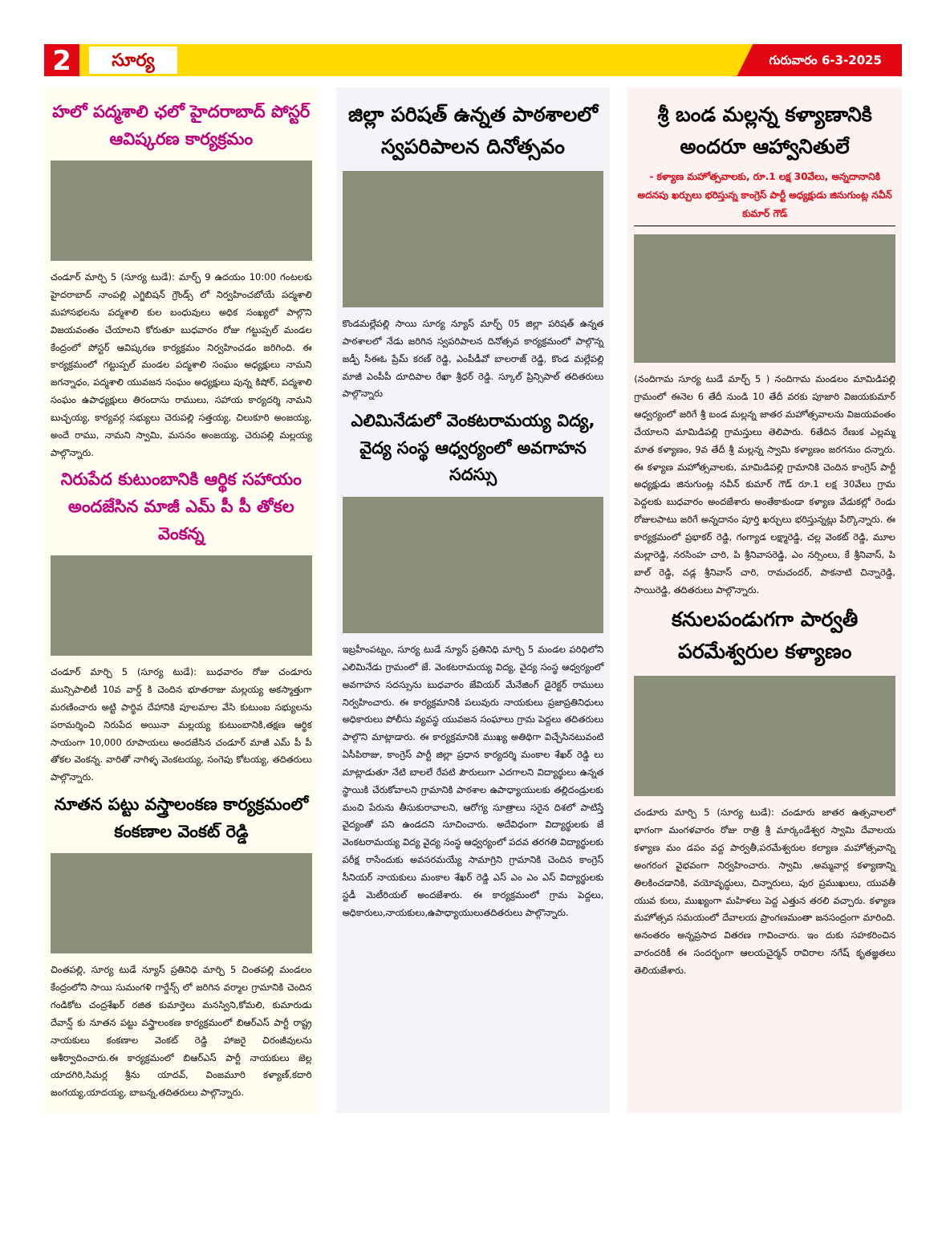2
సూర్య
గురువారం 6-3-2025
హలో పద్మశాలి ఛలో హైదరాబాద్ పోస్టర్ ఆవిష్కరణ కార్యక్రమం
చండూర్ మార్చి 5 (సూర్య టుడే): మార్చ్ 9 ఉదయం 10:00 గంటలకు హైదరాబాద్ నాంపల్లి ఎగ్జిబిషన్ గ్రౌండ్స్ లో నిర్వహించబోయే పద్మశాలి మహాసభలను పద్మశాలి కుల బంధువులు అధిక సంఖ్యలో పాల్గొని విజయవంతం చేయాలని కోరుతూ బుధవారం రోజు గట్టుప్పల్ మండల కేంద్రంలో పోస్టర్ ఆవిష్కరణ కార్యక్రమం నిర్వహించడం జరిగింది. ఈ కార్యక్రమంలో గట్టుప్పల్ మండల పద్మశాలి సంఘం అధ్యక్షులు నామని జగన్నాధం, పద్మశాలి యువజన సంఘం అధ్యక్షులు పున్న కిషోర్, పద్మశాలి సంఘం ఉపాధ్యక్షులు తిరందాసు రాములు, సహాయ కార్యదర్శి నామని బుచ్చయ్య, కార్యవర్గ సభ్యులు చెరుపల్లి సత్తయ్య, చిలుకూరి అంజయ్య, అందే రాము, నామని స్వామి, మసనం అంజయ్య, చెరుపల్లి మల్లయ్య పాల్గొన్నారు.
నిరుపేద కుటుంబానికి ఆర్థిక సహాయం అందజేసిన మాజీ ఎమ్ పీ పీ తోకల వెంకన్న
చండూర్ మార్చి 5 (సూర్య టుడే): బుధవారం రోజు చండూరు మున్సిపాలిటీ 10వ వార్డ్ కి చెందిన భూతరాజు మల్లయ్య అకస్మాత్తుగా మరణించారు అట్టి పార్థివ దేహానికి పూలమాల వేసి కుటుంబ సభ్యులను పరామర్శించి నిరుపేద అయినా మల్లయ్య కుటుంబానికి,తక్షణ ఆర్థిక సాయంగా 10,000 రూపాయలు అందజేసిన చండూర్ మాజీ ఎమ్ పీ పీ తోకల వెంకన్న. వారితో నాగిళ్ళ వెంకటయ్య, సంగెపు కోటయ్య, తదితరులు పాల్గొన్నారు.
నూతన పట్టు వస్త్రాలంకణ కార్యక్రమంలో కంకణాల వెంకట్ రెడ్డి
చింతపల్లి, సూర్య టుడే న్యూస్ ప్రతినిధి మార్చి 5 చింతపల్లి మండలం కేంద్రంలోని సాయి సుమంగళి గార్డేన్స్ లో జరిగిన వర్మాల గ్రామానికి చెందిన గండికోట చంద్రశేఖర్ రజిత కుమార్తెలు మనస్విని,కోమలి, కుమారుడు దేవాన్ష్ కు నూతన పట్టు వస్త్రాలంకణ కార్యక్రమంలో బిఆర్ఎస్ పార్టీ రాష్ట్ర నాయకులు కంకణాల వెంకట్ రెడ్డి హాజరై చిరంజీవులను ఆశీర్వాదించారు.ఈ కార్యక్రమంలో బిఆర్ఎస్ పార్టీ నాయకులు జెల్ల యాదగిరి,సిమర్ల శ్రీను యాదవ్, వింజమూరి కళ్యాణ్,కదారి జంగయ్య,యాదయ్య, బాబన్న,తదితరులు పాల్గొన్నారు.
జిల్లా పరిషత్ ఉన్నత పాఠశాలలో స్వపరిపాలన దినోత్సవం
కొండమల్లేపల్లి సాయి సూర్య న్యూస్ మార్చ్ 05 జిల్లా పరిషత్ ఉన్నత పాఠశాలలో నేడు జరిగిన స్వపరిపాలన దినోత్సవ కార్యక్రమంలో పాల్గొన్న జడ్పీ సీఈఓ ప్రేమ్ కరణ్ రెడ్డి, ఎంపీడీవో బాలరాజ్ రెడ్డి, కొండ మల్లేపల్లి మాజీ ఎంపీపీ దూదిపాల రేఖా శ్రీధర్ రెడ్డి. స్కూల్ ప్రిన్సిపాల్ తదితరులు పాల్గొన్నారు
ఎలిమినేడులో వెంకటరామయ్య విద్య, వైద్య సంస్థ ఆధ్వర్యంలో అవగాహన సదస్సు
ఇబ్రహీంపట్నం, సూర్య టుడే న్యూస్ ప్రతినిధి మార్చి 5 మండల పరిధిలోని ఎలిమినేడు గ్రామంలో జే. వెంకటరామయ్య విద్య, వైద్య సంస్థ ఆధ్వర్యంలో అవగాహన సదస్సును బుధవారం జేవియర్ మేనేజింగ్ డైరెక్టర్ రాములు నిర్వహించారు. ఈ కార్యక్రమానికి పలువురు నాయకులు ప్రజాప్రతినిధులు అధికారులు పోలీసు వ్యవస్థ యువజన సంఘాలు గ్రామ పెద్దలు తదితరులు పాల్గొని మాట్లాడారు. ఈ కార్యక్రమానికి ముఖ్య అతిథిగా విచ్చేసినటువంటి ఏసీపిరాజు, కాంగ్రెస్ పార్టీ జిల్లా ప్రధాన కార్యదర్శి మంకాల శేఖర్ రెడ్డి లు మాట్లాడుతూ నేటి బాలలే రేపటి పౌరులుగా ఎదగాలని విద్యార్థులు ఉన్నత స్థాయికి చేరుకోవాలని గ్రామానికి పాఠశాల ఉపాధ్యాయులకు తల్లిదండ్రులకు మంచి పేరును తీసుకురావాలని, ఆరోగ్య సూత్రాలు సరైన దిశలో పాటిస్తే వైద్యంతో పని ఉండదని సూచించారు. అదేవిధంగా విద్యార్థులకు జే వెంకటరామయ్య విద్య వైద్య సంస్థ ఆధ్వర్యంలో పదవ తరగతి విద్యార్థులకు పరీక్ష రాసేందుకు అవసరమయ్యే సామాగ్రిని గ్రామానికి చెందిన కాంగ్రెస్ సీనియర్ నాయకులు మంకాల శేఖర్ రెడ్డి ఎస్ ఎం ఎం ఎస్ విద్యార్థులకు స్టడీ మెటీరియల్ అందజేశారు. ఈ కార్యక్రమంలో గ్రామ పెద్దలు, అధికారులు,నాయకులు,ఉపాధ్యాయులుతదితరులు పాల్గొన్నారు.
శ్రీ బండ మల్లన్న కళ్యాణానికి అందరూ ఆహ్వానితులే
- కళ్యాణ మహోత్సవాలకు, రూ.1 లక్ష 30వేలు, అన్నదానానికి అదనపు ఖర్చులు భరిస్తున్న కాంగ్రెస్ పార్టీ అధ్యక్షుడు జినుగుంట్ల నవీన్ కుమార్ గౌడ్
(నందిగామ సూర్య టుడే మార్చ్ 5 ) నందిగామ మండలం మామిడిపల్లి గ్రామంలో ఈనెల 6 తేదీ నుండి 10 తేదీ వరకు పూజారి విజయకుమార్ ఆధ్వర్యంలో జరిగే శ్రీ బండ మల్లన్న జాతర మహోత్సవాలను విజయవంతం చేయాలని మామిడిపల్లి గ్రామస్తులు తెలిపారు. 6తేదిన రేణుక ఎల్లమ్మ మాత కళ్యాణం, 9వ తేదీ శ్రీ మల్లన్న స్వామి కళ్యాణం జరగనుం దన్నారు. ఈ కళ్యాణ మహోత్సవాలకు, మామిడిపల్లి గ్రామానికి చెందిన కాంగ్రెస్ పార్టీ అధ్యక్షుడు జినుగుంట్ల నవీన్ కుమార్ గౌడ్ రూ.1 లక్ష 30వేలు గ్రామ పెద్దలకు బుధవారం అందజేశారు అంతేకాకుండా కళ్యాణ వేడుకల్లో రెండు రోజులపాటు జరిగే అన్నదానం పూర్తి ఖర్చులు భరిస్తున్నట్లు పేర్కొన్నారు. ఈ కార్యక్రమంలో ప్రభాకర్ రెడ్డి, గంగ్యాడ లక్ష్మారెడ్డి, చల్ల వెంకట్ రెడ్డి, మూల మల్లారెడ్డి, నరసింహ చారి, పి శ్రీనివాసరెడ్డి, ఎం నర్సింలు, కే శ్రీనివాస్, పి బాల్ రెడ్డి, వడ్ల శ్రీనివాస్ చారి, రామచందర్, పాకనాటి చిన్నారెడ్డి, సాయిరెడ్డి, తదితరులు పాల్గొన్నారు.
కనులపండుగగా పార్వతీ పరమేశ్వరుల కళ్యాణం
చండూరు మార్చి 5 (సూర్య టుడే): చండూరు జాతర ఉత్సవాలలో భాగంగా మంగళవారం రోజు రాత్రి శ్రీ మార్కండేశ్వర స్వామి దేవాలయ కళ్యాణ మం డపం వద్ద పార్వతీ,పరమేశ్వరుల కల్యాణ మహోత్సవాన్ని అంగరంగ వైభవంగా నిర్వహించారు. స్వామి ,అమ్మవార్ల కళ్యాణాన్ని తిలకించడానికి, వయోవృద్ధులు, చిన్నారులు, పుర ప్రముఖులు, యువతీ యువ కులు, ముఖ్యంగా మహిళలు పెద్ద ఎత్తున తరలి వచ్చారు. కళ్యాణ మహోత్సవ సమయంలో దేవాలయ ప్రాంగణమంతా జనసంద్రంగా మారింది. అనంతరం అన్నప్రసాద వితరణ గావించారు. ఇం దుకు సహకరించిన వారందరికీ ఈ సందర్భంగా ఆలయచైర్మన్ రావిరాల నగేష్ కృతజ్ఞతలు తెలియజేశారు.